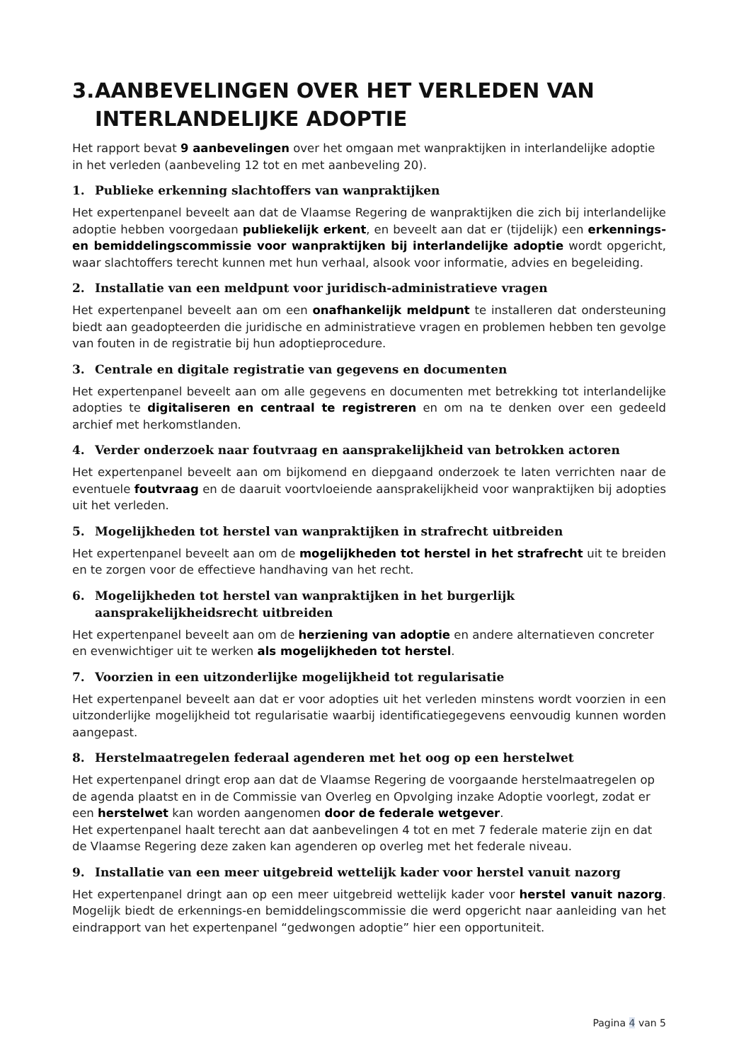3. AANBEVELINGEN OVER HET VERLEDEN VAN INTERLANDELIJKE ADOPTIE
Het rapport bevat 9 aanbevelingen over het omgaan met wanpraktijken in interlandelijke adoptie
in het verleden (aanbeveling 12 tot en met aanbeveling 20).
1. Publieke erkenning slachtoffers van wanpraktijken
Het expertenpanel beveelt aan dat de Vlaamse Regering de wanpraktijken die zich bij interlandelijke adoptie hebben voorgedaan publiekelijk erkent, en beveelt aan dat er (tijdelijk) een erkennings- en bemiddelingscommissie voor wanpraktijken bij interlandelijke adoptie wordt opgericht, waar slachtoffers terecht kunnen met hun verhaal, alsook voor informatie, advies en begeleiding.
2. Installatie van een meldpunt voor juridisch-administratieve vragen
Het expertenpanel beveelt aan om een onafhankelijk meldpunt te installeren dat ondersteuning biedt aan geadopteerden die juridische en administratieve vragen en problemen hebben ten gevolge van fouten in de registratie bij hun adoptieprocedure.
3. Centrale en digitale registratie van gegevens en documenten
Het expertenpanel beveelt aan om alle gegevens en documenten met betrekking tot interlandelijke adopties te digitaliseren en centraal te registreren en om na te denken over een gedeeld archief met herkomstlanden.
4. Verder onderzoek naar foutvraag en aansprakelijkheid van betrokken actoren
Het expertenpanel beveelt aan om bijkomend en diepgaand onderzoek te laten verrichten naar de eventuele foutvraag en de daaruit voortvloeiende aansprakelijkheid voor wanpraktijken bij adopties uit het verleden.
5. Mogelijkheden tot herstel van wanpraktijken in strafrecht uitbreiden
Het expertenpanel beveelt aan om de mogelijkheden tot herstel in het strafrecht uit te breiden en te zorgen voor de effectieve handhaving van het recht.
6. Mogelijkheden tot herstel van wanpraktijken in het burgerlijk aansprakelijkheidsrecht uitbreiden
Het expertenpanel beveelt aan om de herziening van adoptie en andere alternatieven concreter en evenwichtiger uit te werken als mogelijkheden tot herstel.
7. Voorzien in een uitzonderlijke mogelijkheid tot regularisatie
Het expertenpanel beveelt aan dat er voor adopties uit het verleden minstens wordt voorzien in een uitzonderlijke mogelijkheid tot regularisatie waarbij identificatiegegevens eenvoudig kunnen worden aangepast.
8. Herstelmaatregelen federaal agenderen met het oog op een herstelwet
Het expertenpanel dringt erop aan dat de Vlaamse Regering de voorgaande herstelmaatregelen op de agenda plaatst en in de Commissie van Overleg en Opvolging inzake Adoptie voorlegt, zodat er een herstelwet kan worden aangenomen door de federale wetgever.
Het expertenpanel haalt terecht aan dat aanbevelingen 4 tot en met 7 federale materie zijn en dat de Vlaamse Regering deze zaken kan agenderen op overleg met het federale niveau.
9. Installatie van een meer uitgebreid wettelijk kader voor herstel vanuit nazorg
Het expertenpanel dringt aan op een meer uitgebreid wettelijk kader voor herstel vanuit nazorg. Mogelijk biedt de erkennings-en bemiddelingscommissie die werd opgericht naar aanleiding van het eindrapport van het expertenpanel “gedwongen adoptie” hier een opportuniteit.
Pagina 4 van 5